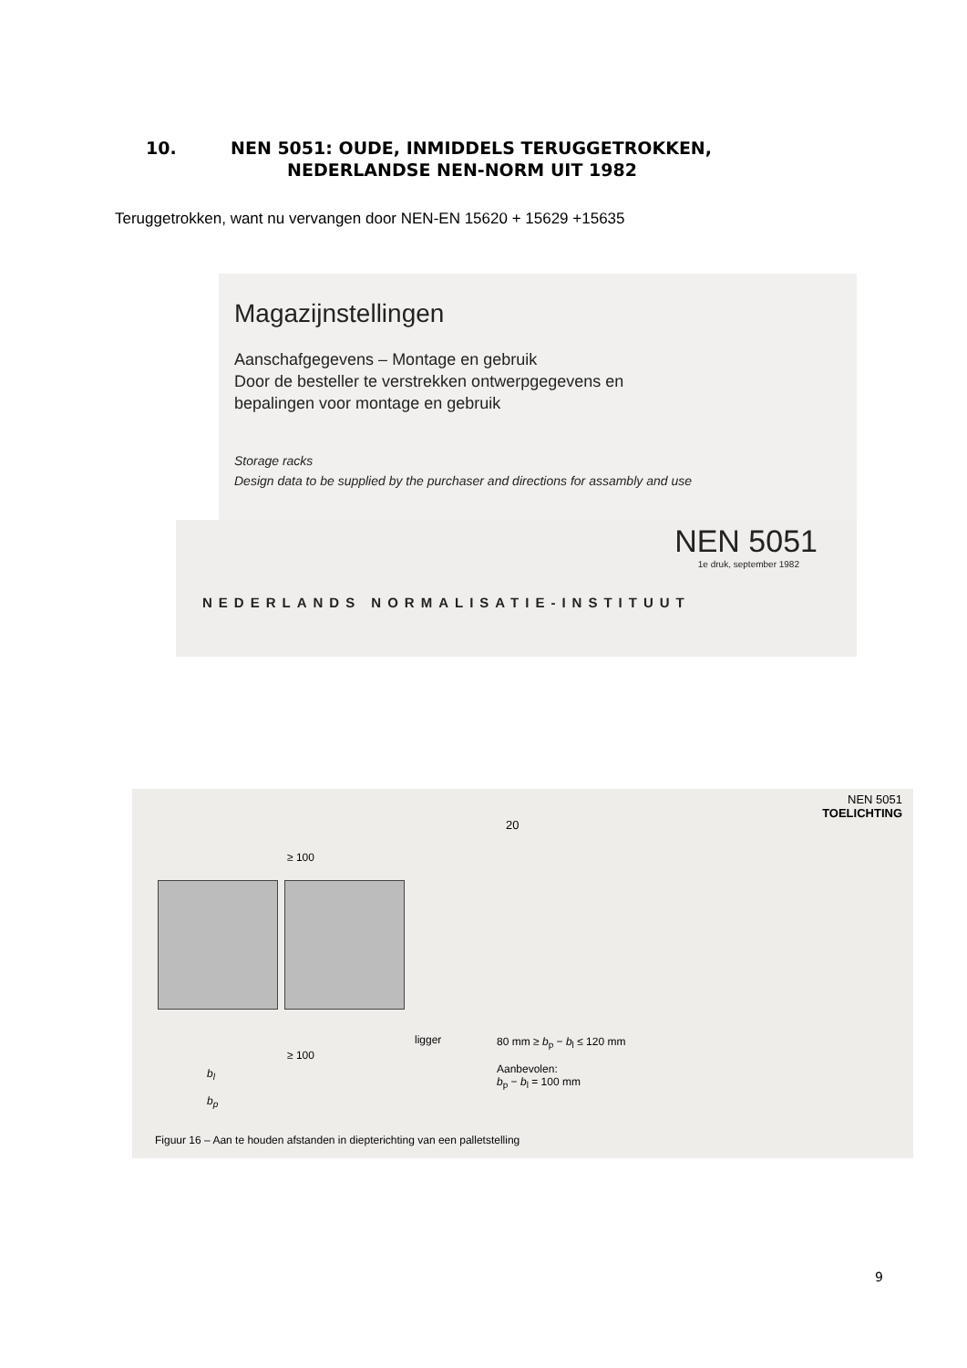10. NEN 5051: OUDE, INMIDDELS TERUGGETROKKEN,
NEDERLANDSE NEN-NORM UIT 1982
Teruggetrokken, want nu vervangen door NEN-EN 15620 + 15629 +15635
Magazijnstellingen
Aanschafgegevens – Montage en gebruik
Door de besteller te verstrekken ontwerpgegevens en
bepalingen voor montage en gebruik
Storage racks
Design data to be supplied by the purchaser and directions for assambly and use
NEN 5051
1e druk, september 1982
NEDERLANDS NORMALISATIE-INSTITUUT
NEN 5051
TOELICHTING
20
≥ 100
ligger
≥ 100
b<sub>l</sub>
b<sub>p</sub>
80 mm ≥ b<sub>p</sub> − b<sub>l</sub> ≤ 120 mm
Aanbevolen:
b<sub>p</sub> − b<sub>l</sub> = 100 mm
Figuur 16 – Aan te houden afstanden in diepterichting van een palletstelling
9